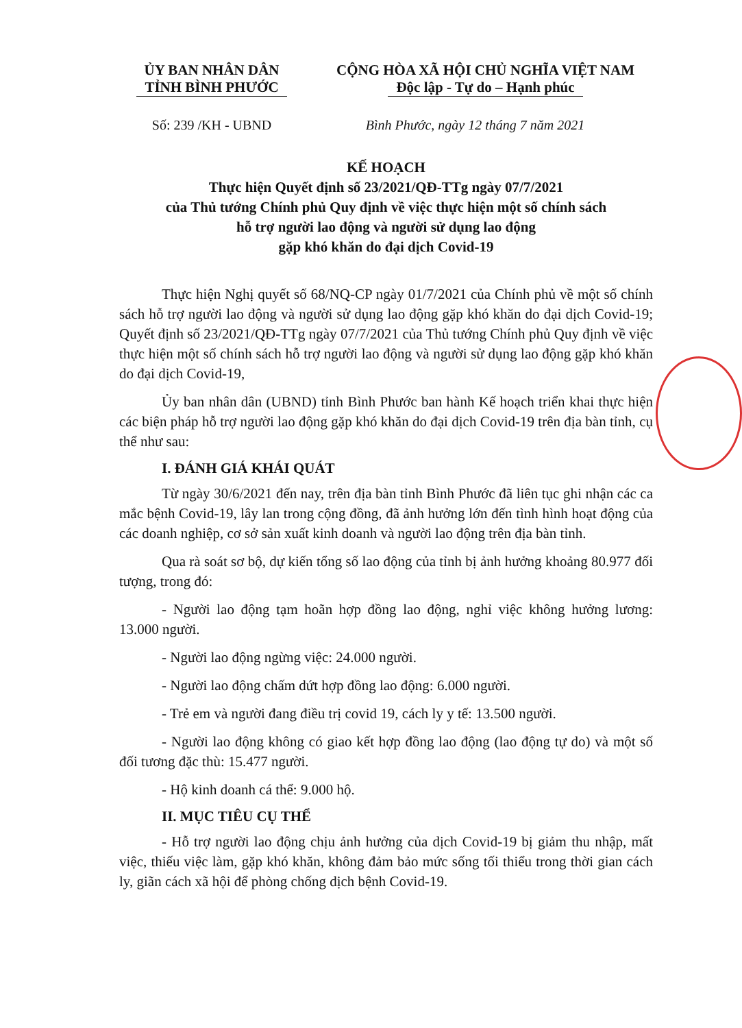ỦY BAN NHÂN DÂN
TỈNH BÌNH PHƯỚC
CỘNG HÒA XÃ HỘI CHỦ NGHĨA VIỆT NAM
Độc lập - Tự do – Hạnh phúc
Số: 239 /KH - UBND Bình Phước, ngày 12 tháng 7 năm 2021
KẾ HOẠCH
Thực hiện Quyết định số 23/2021/QĐ-TTg ngày 07/7/2021
của Thủ tướng Chính phủ Quy định về việc thực hiện một số chính sách
hỗ trợ người lao động và người sử dụng lao động
gặp khó khăn do đại dịch Covid-19
Thực hiện Nghị quyết số 68/NQ-CP ngày 01/7/2021 của Chính phủ về một số chính sách hỗ trợ người lao động và người sử dụng lao động gặp khó khăn do đại dịch Covid-19; Quyết định số 23/2021/QĐ-TTg ngày 07/7/2021 của Thủ tướng Chính phủ Quy định về việc thực hiện một số chính sách hỗ trợ người lao động và người sử dụng lao động gặp khó khăn do đại dịch Covid-19,
Ủy ban nhân dân (UBND) tỉnh Bình Phước ban hành Kế hoạch triển khai thực hiện các biện pháp hỗ trợ người lao động gặp khó khăn do đại dịch Covid-19 trên địa bàn tỉnh, cụ thể như sau:
I. ĐÁNH GIÁ KHÁI QUÁT
Từ ngày 30/6/2021 đến nay, trên địa bàn tỉnh Bình Phước đã liên tục ghi nhận các ca mắc bệnh Covid-19, lây lan trong cộng đồng, đã ảnh hưởng lớn đến tình hình hoạt động của các doanh nghiệp, cơ sở sản xuất kinh doanh và người lao động trên địa bàn tỉnh.
Qua rà soát sơ bộ, dự kiến tổng số lao động của tỉnh bị ảnh hưởng khoảng 80.977 đối tượng, trong đó:
- Người lao động tạm hoãn hợp đồng lao động, nghỉ việc không hưởng lương: 13.000 người.
- Người lao động ngừng việc: 24.000 người.
- Người lao động chấm dứt hợp đồng lao động: 6.000 người.
- Trẻ em và người đang điều trị covid 19, cách ly y tế: 13.500 người.
- Người lao động không có giao kết hợp đồng lao động (lao động tự do) và một số đối tương đặc thù: 15.477 người.
- Hộ kinh doanh cá thể: 9.000 hộ.
II. MỤC TIÊU CỤ THỂ
- Hỗ trợ người lao động chịu ảnh hưởng của dịch Covid-19 bị giảm thu nhập, mất việc, thiếu việc làm, gặp khó khăn, không đảm bảo mức sống tối thiểu trong thời gian cách ly, giãn cách xã hội để phòng chống dịch bệnh Covid-19.